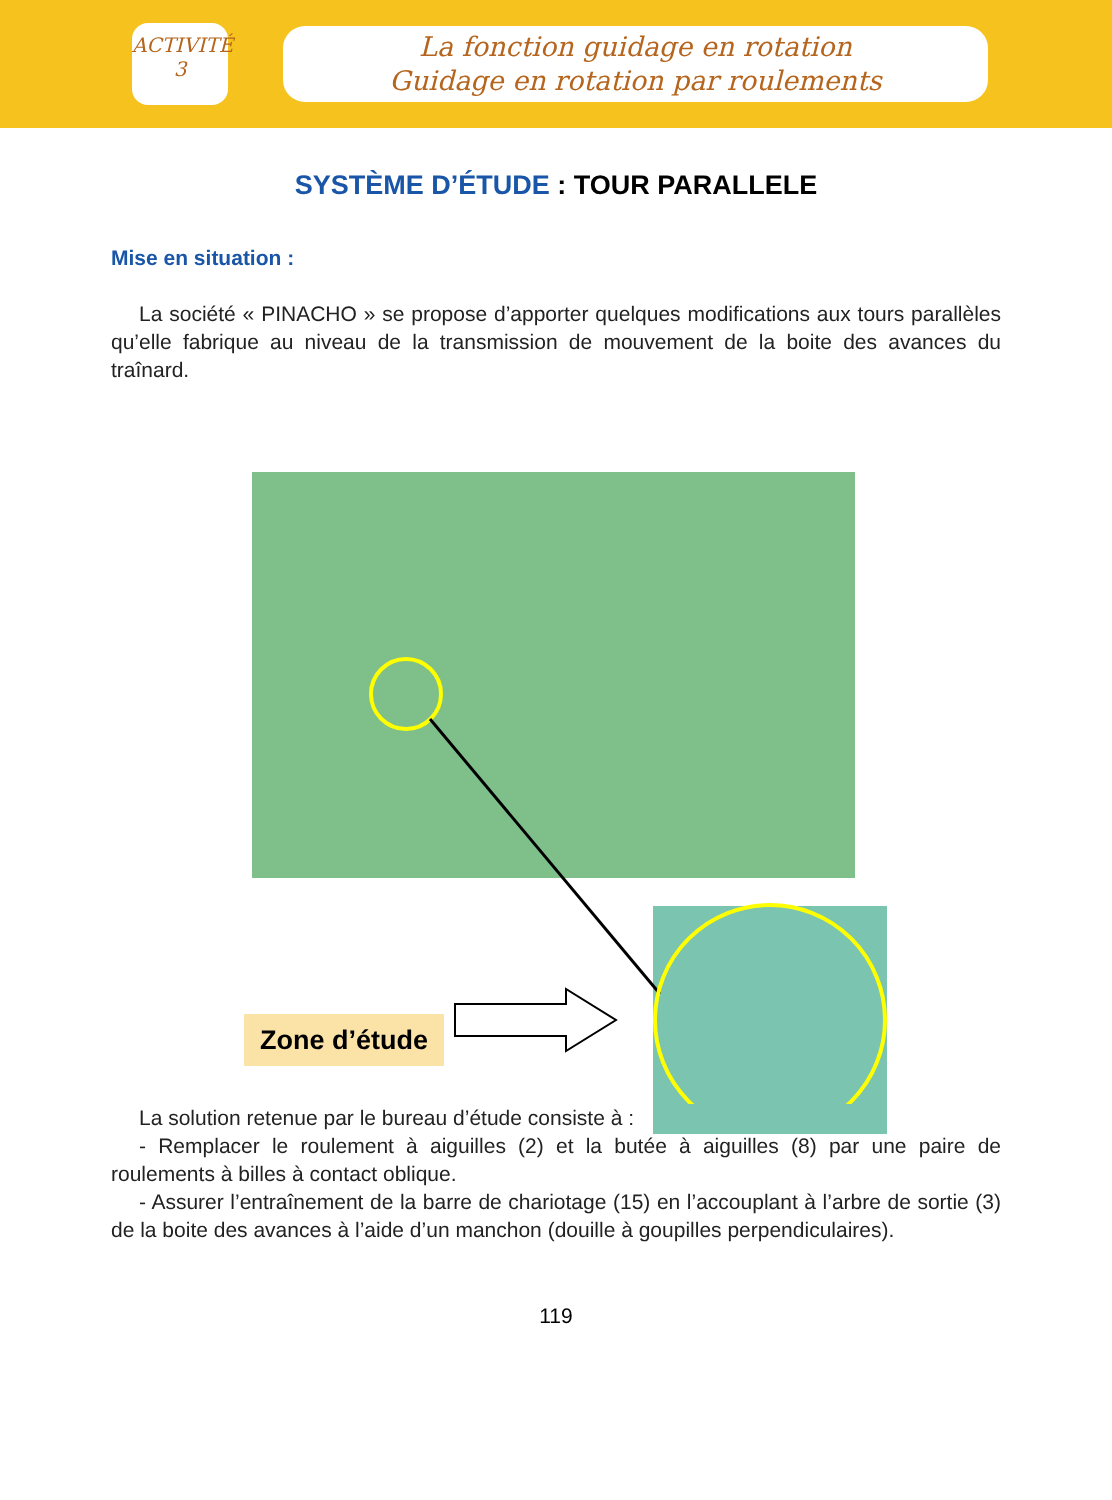ACTIVITÉ
3
La fonction guidage en rotation
Guidage en rotation par roulements
SYSTÈME D’ÉTUDE : TOUR PARALLELE
Mise en situation :
La société « PINACHO » se propose d’apporter quelques modifications aux tours parallèles qu’elle fabrique au niveau de la transmission de mouvement de la boite des avances du traînard.
Zone d’étude
La solution retenue par le bureau d’étude consiste à :
- Remplacer le roulement à aiguilles (2) et la butée à aiguilles (8) par une paire de roulements à billes à contact oblique.
- Assurer l’entraînement de la barre de chariotage (15) en l’accouplant à l’arbre de sortie (3) de la boite des avances à l’aide d’un manchon (douille à goupilles perpendiculaires).
119